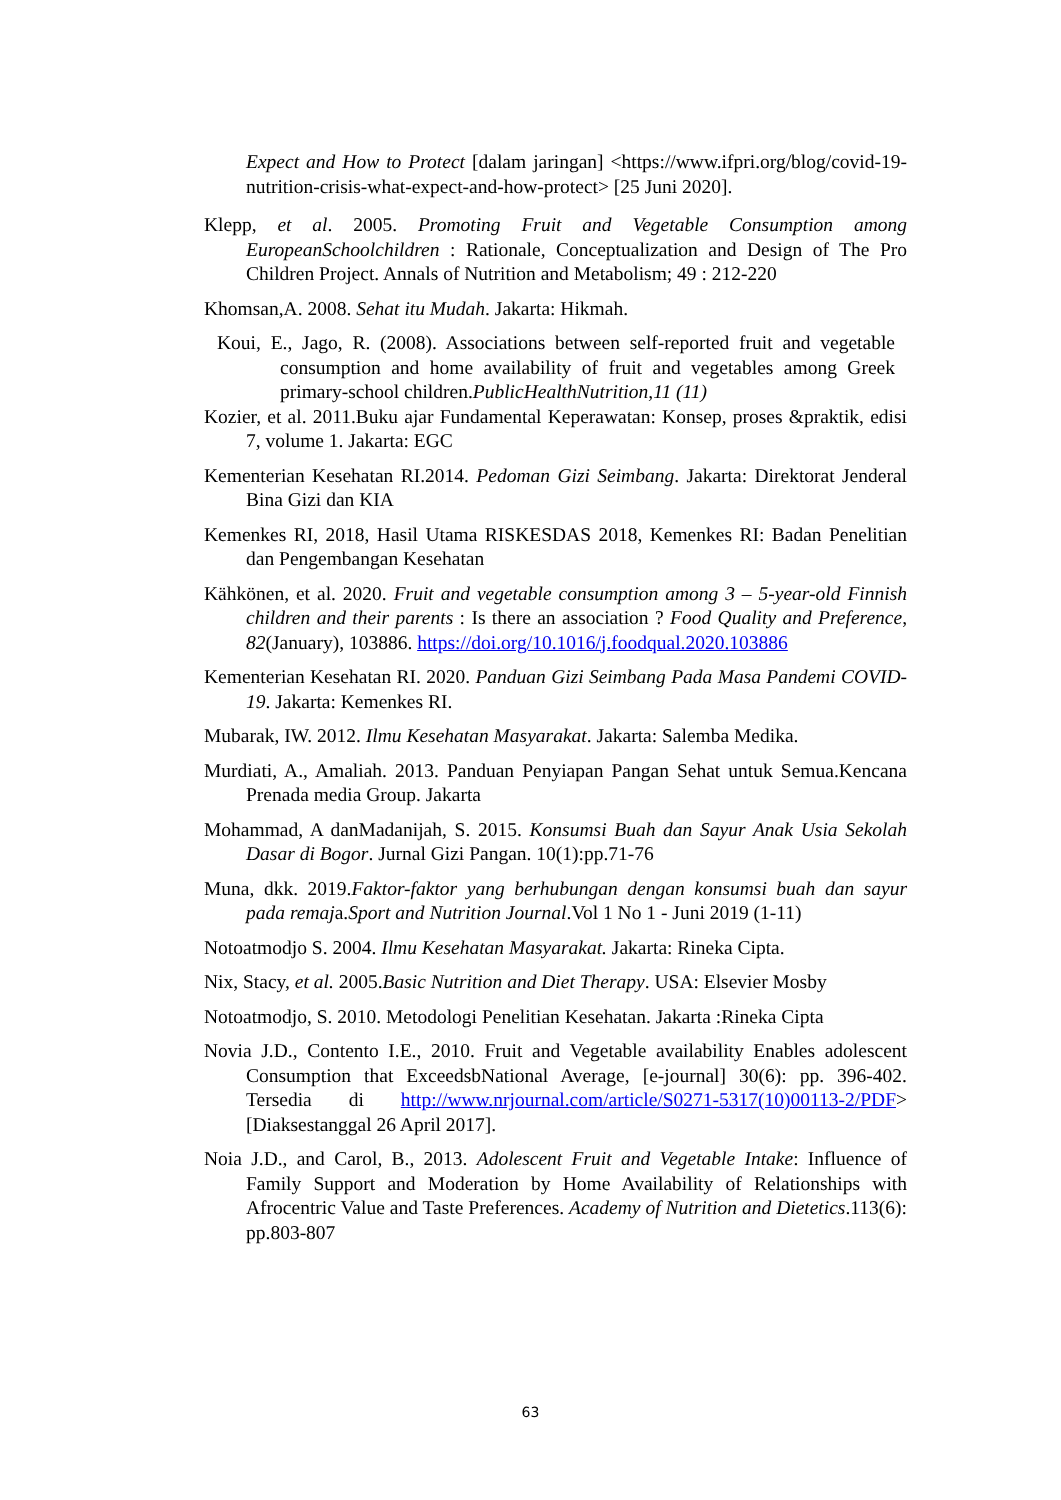Expect and How to Protect [dalam jaringan] <https://www.ifpri.org/blog/covid-19-nutrition-crisis-what-expect-and-how-protect> [25 Juni 2020].
Klepp, et al. 2005. Promoting Fruit and Vegetable Consumption among EuropeanSchoolchildren : Rationale, Conceptualization and Design of The Pro Children Project. Annals of Nutrition and Metabolism; 49 : 212-220
Khomsan,A. 2008. Sehat itu Mudah. Jakarta: Hikmah.
Koui, E., Jago, R. (2008). Associations between self-reported fruit and vegetable consumption and home availability of fruit and vegetables among Greek primary-school children.PublicHealthNutrition,11 (11)
Kozier, et al. 2011.Buku ajar Fundamental Keperawatan: Konsep, proses &praktik, edisi 7, volume 1. Jakarta: EGC
Kementerian Kesehatan RI.2014. Pedoman Gizi Seimbang. Jakarta: Direktorat Jenderal Bina Gizi dan KIA
Kemenkes RI, 2018, Hasil Utama RISKESDAS 2018, Kemenkes RI: Badan Penelitian dan Pengembangan Kesehatan
Kähkönen, et al. 2020. Fruit and vegetable consumption among 3 – 5-year-old Finnish children and their parents : Is there an association ? Food Quality and Preference, 82(January), 103886. https://doi.org/10.1016/j.foodqual.2020.103886
Kementerian Kesehatan RI. 2020. Panduan Gizi Seimbang Pada Masa Pandemi COVID-19. Jakarta: Kemenkes RI.
Mubarak, IW. 2012. Ilmu Kesehatan Masyarakat. Jakarta: Salemba Medika.
Murdiati, A., Amaliah. 2013. Panduan Penyiapan Pangan Sehat untuk Semua.Kencana Prenada media Group. Jakarta
Mohammad, A danMadanijah, S. 2015. Konsumsi Buah dan Sayur Anak Usia Sekolah Dasar di Bogor. Jurnal Gizi Pangan. 10(1):pp.71-76
Muna, dkk. 2019.Faktor-faktor yang berhubungan dengan konsumsi buah dan sayur pada remaja.Sport and Nutrition Journal.Vol 1 No 1 - Juni 2019 (1-11)
Notoatmodjo S. 2004. Ilmu Kesehatan Masyarakat. Jakarta: Rineka Cipta.
Nix, Stacy, et al. 2005.Basic Nutrition and Diet Therapy. USA: Elsevier Mosby
Notoatmodjo, S. 2010. Metodologi Penelitian Kesehatan. Jakarta :Rineka Cipta
Novia J.D., Contento I.E., 2010. Fruit and Vegetable availability Enables adolescent Consumption that ExceedsbNational Average, [e-journal] 30(6): pp. 396-402. Tersedia di http://www.nrjournal.com/article/S0271-5317(10)00113-2/PDF> [Diaksestanggal 26 April 2017].
Noia J.D., and Carol, B., 2013. Adolescent Fruit and Vegetable Intake: Influence of Family Support and Moderation by Home Availability of Relationships with Afrocentric Value and Taste Preferences. Academy of Nutrition and Dietetics.113(6): pp.803-807
63